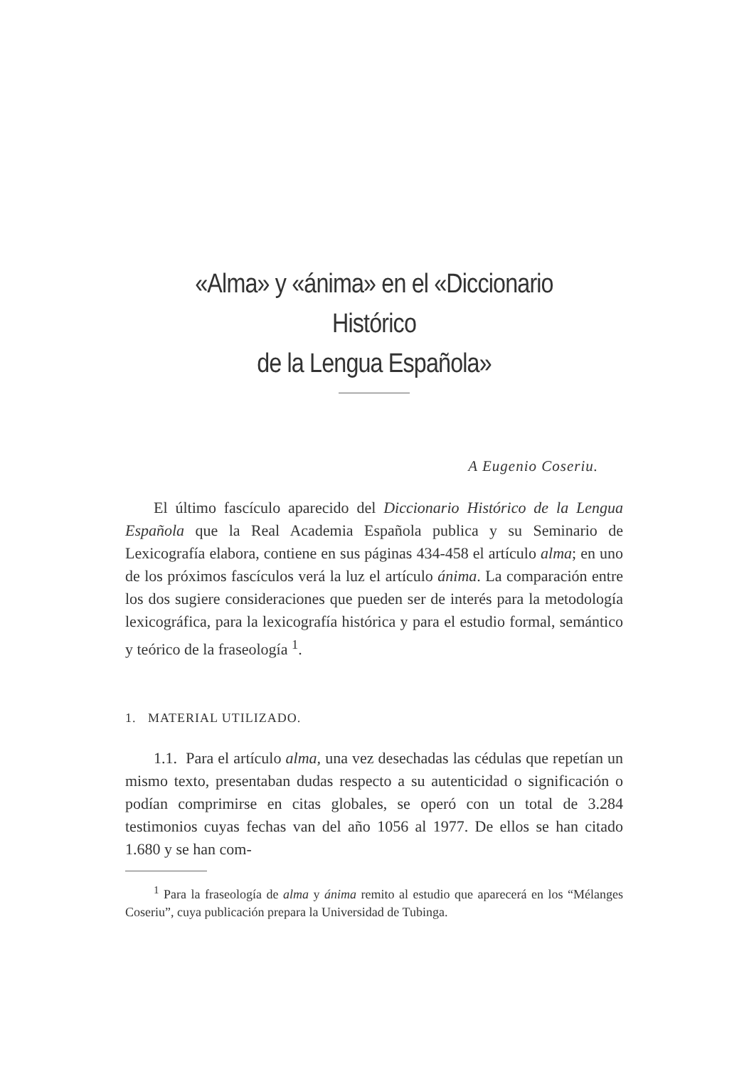«Alma» y «ánima» en el «Diccionario Histórico
de la Lengua Española»
A Eugenio Coseriu.
El último fascículo aparecido del Diccionario Histórico de la Lengua Española que la Real Academia Española publica y su Seminario de Lexicografía elabora, contiene en sus páginas 434-458 el artículo alma; en uno de los próximos fascículos verá la luz el artículo ánima. La comparación entre los dos sugiere consideraciones que pueden ser de interés para la metodología lexicográfica, para la lexicografía histórica y para el estudio formal, semántico y teórico de la fraseología <sup>1</sup>.
1. MATERIAL UTILIZADO.
1.1. Para el artículo alma, una vez desechadas las cédulas que repetían un mismo texto, presentaban dudas respecto a su autenticidad o significación o podían comprimirse en citas globales, se operó con un total de 3.284 testimonios cuyas fechas van del año 1056 al 1977. De ellos se han citado 1.680 y se han com-
<sup>1</sup> Para la fraseología de alma y ánima remito al estudio que aparecerá en los “Mélanges Coseriu”, cuya publicación prepara la Universidad de Tubinga.